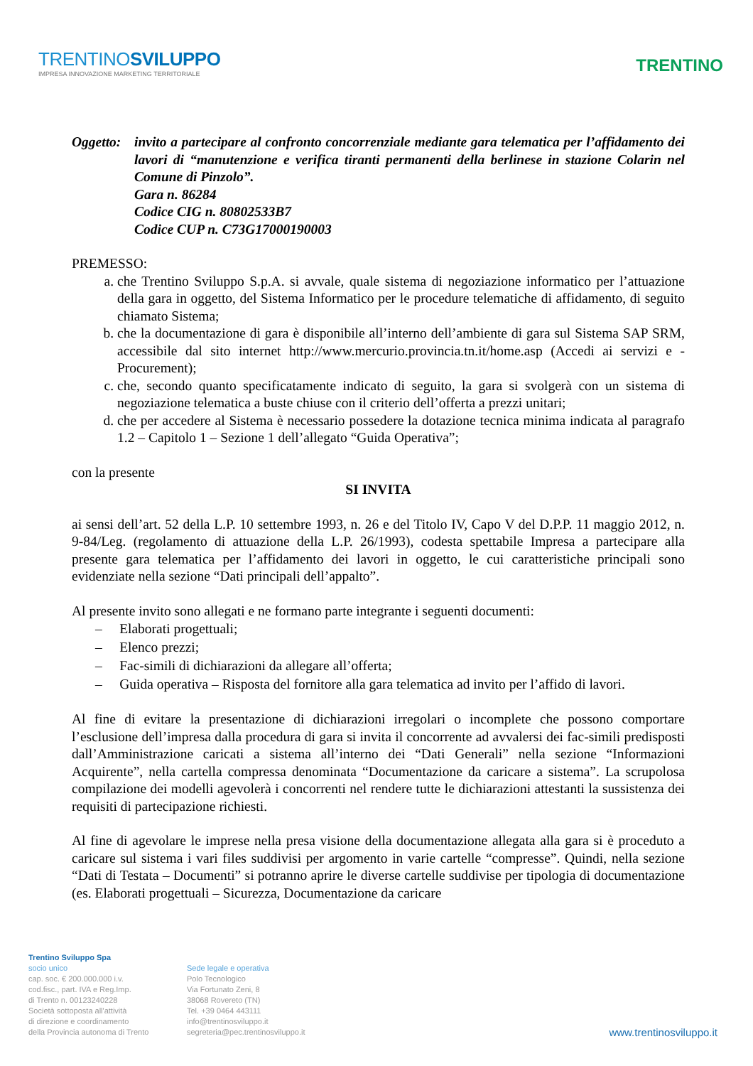TRENTINOSVILUPPO
IMPRESA INNOVAZIONE MARKETING TERRITORIALE
TRENTINO
Oggetto:
invito a partecipare al confronto concorrenziale mediante gara telematica per l’affidamento dei lavori di “manutenzione e verifica tiranti permanenti della berlinese in stazione Colarin nel Comune di Pinzolo”.
Gara n. 86284
Codice CIG n. 80802533B7
Codice CUP n. C73G17000190003
PREMESSO:
a. che Trentino Sviluppo S.p.A. si avvale, quale sistema di negoziazione informatico per l’attuazione della gara in oggetto, del Sistema Informatico per le procedure telematiche di affidamento, di seguito chiamato Sistema;
b. che la documentazione di gara è disponibile all’interno dell’ambiente di gara sul Sistema SAP SRM, accessibile dal sito internet http://www.mercurio.provincia.tn.it/home.asp (Accedi ai servizi e - Procurement);
c. che, secondo quanto specificatamente indicato di seguito, la gara si svolgerà con un sistema di negoziazione telematica a buste chiuse con il criterio dell’offerta a prezzi unitari;
d. che per accedere al Sistema è necessario possedere la dotazione tecnica minima indicata al paragrafo 1.2 – Capitolo 1 – Sezione 1 dell’allegato “Guida Operativa”;
con la presente
SI INVITA
ai sensi dell’art. 52 della L.P. 10 settembre 1993, n. 26 e del Titolo IV, Capo V del D.P.P. 11 maggio 2012, n. 9-84/Leg. (regolamento di attuazione della L.P. 26/1993), codesta spettabile Impresa a partecipare alla presente gara telematica per l’affidamento dei lavori in oggetto, le cui caratteristiche principali sono evidenziate nella sezione “Dati principali dell’appalto”.
Al presente invito sono allegati e ne formano parte integrante i seguenti documenti:
– Elaborati progettuali;
– Elenco prezzi;
– Fac-simili di dichiarazioni da allegare all’offerta;
– Guida operativa – Risposta del fornitore alla gara telematica ad invito per l’affido di lavori.
Al fine di evitare la presentazione di dichiarazioni irregolari o incomplete che possono comportare l’esclusione dell’impresa dalla procedura di gara si invita il concorrente ad avvalersi dei fac-simili predisposti dall’Amministrazione caricati a sistema all’interno dei “Dati Generali” nella sezione “Informazioni Acquirente”, nella cartella compressa denominata “Documentazione da caricare a sistema”. La scrupolosa compilazione dei modelli agevolerà i concorrenti nel rendere tutte le dichiarazioni attestanti la sussistenza dei requisiti di partecipazione richiesti.
Al fine di agevolare le imprese nella presa visione della documentazione allegata alla gara si è proceduto a caricare sul sistema i vari files suddivisi per argomento in varie cartelle “compresse”. Quindi, nella sezione “Dati di Testata – Documenti” si potranno aprire le diverse cartelle suddivise per tipologia di documentazione (es. Elaborati progettuali – Sicurezza, Documentazione da caricare
Trentino Sviluppo Spa
socio unico
cap. soc. € 200.000.000 i.v.
cod.fisc., part. IVA e Reg.Imp.
di Trento n. 00123240228
Società sottoposta all'attività
di direzione e coordinamento
della Provincia autonoma di Trento
Sede legale e operativa
Polo Tecnologico
Via Fortunato Zeni, 8
38068 Rovereto (TN)
Tel. +39 0464 443111
info@trentinosviluppo.it
segreteria@pec.trentinosviluppo.it
www.trentinosviluppo.it